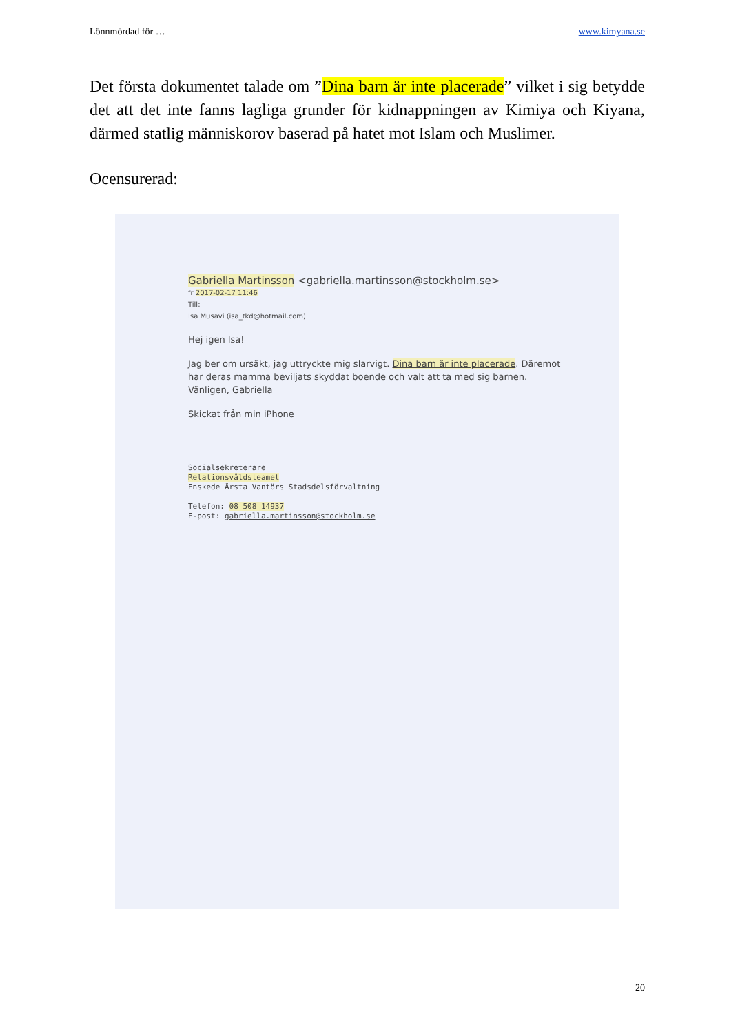Lönnmördad för … www.kimyana.se
Det första dokumentet talade om ”Dina barn är inte placerade” vilket i sig betydde det att det inte fanns lagliga grunder för kidnappningen av Kimiya och Kiyana, därmed statlig människorov baserad på hatet mot Islam och Muslimer.
Ocensurerad:
Gabriella Martinsson <gabriella.martinsson@stockholm.se>
fr 2017-02-17 11:46
Till:
Isa Musavi (isa_tkd@hotmail.com)
Hej igen Isa!
Jag ber om ursäkt, jag uttryckte mig slarvigt. Dina barn är inte placerade. Däremot har deras mamma beviljats skyddat boende och valt att ta med sig barnen.
Vänligen, Gabriella
Skickat från min iPhone
Socialsekreterare
Relationsvåldsteamet
Enskede Årsta Vantörs Stadsdelsförvaltning
Telefon: 08 508 14937
E-post: gabriella.martinsson@stockholm.se
20